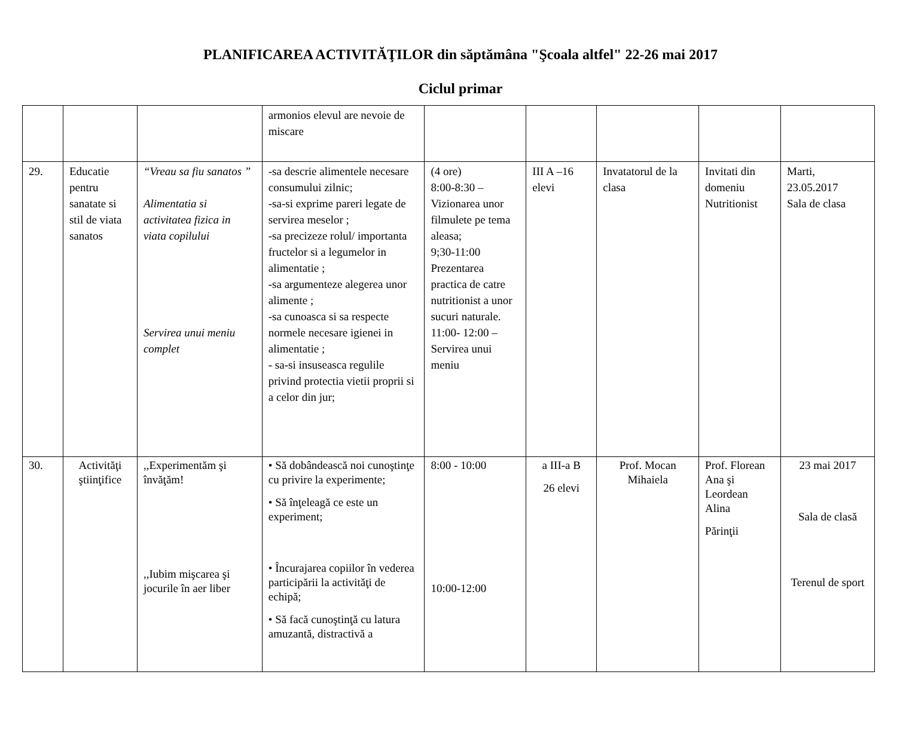PLANIFICAREA ACTIVITĂŢILOR din săptămâna "Şcoala altfel" 22-26 mai 2017
Ciclul primar
| | | | armonios elevul are nevoie de miscare | | | | | |
| 29. | Educatie pentru sanatate si stil de viata sanatos | “Vreau sa fiu sanatos ” Alimentatia si activitatea fizica in viata copilului Servirea unui meniu complet | -sa descrie alimentele necesare consumului zilnic; -sa-si exprime pareri legate de servirea meselor ; -sa precizeze rolul/ importanta fructelor si a legumelor in alimentatie ; -sa argumenteze alegerea unor alimente ; -sa cunoasca si sa respecte normele necesare igienei in alimentatie ; - sa-si insuseasca regulile privind protectia vietii proprii si a celor din jur; | (4 ore) 8:00-8:30 – Vizionarea unor filmulete pe tema aleasa; 9;30-11:00 Prezentarea practica de catre nutritionist a unor sucuri naturale. 11:00- 12:00 – Servirea unui meniu | III A –16 elevi | Invatatorul de la clasa | Invitati din domeniu Nutritionist | Marti, 23.05.2017 Sala de clasa |
| 30. | Activităţi ştiinţifice | ,,Experimentăm şi învăţăm! ,,Iubim mişcarea şi jocurile în aer liber | • Să dobândească noi cunoştinţe cu privire la experimente; • Să înţeleagă ce este un experiment; • Încurajarea copiilor în vederea participării la activităţi de echipă; • Să facă cunoştinţă cu latura amuzantă, distractivă a | 8:00 - 10:00 10:00-12:00 | a III-a B 26 elevi | Prof. Mocan Mihaiela | Prof. Florean Ana şi Leordean Alina Părinţii | 23 mai 2017 Sala de clasă Terenul de sport |